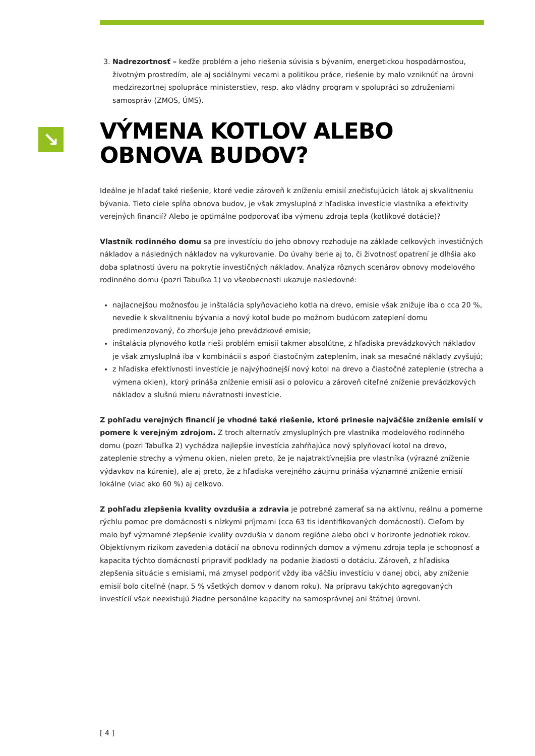↘
3. Nadrezortnosť – keďže problém a jeho riešenia súvisia s bývaním, energetickou hospodárnosťou, životným prostredím, ale aj sociálnymi vecami a politikou práce, riešenie by malo vzniknúť na úrovni medzirezortnej spolupráce ministerstiev, resp. ako vládny program v spolupráci so združeniami samospráv (ZMOS, ÚMS).
VÝMENA KOTLOV ALEBO OBNOVA BUDOV?
Ideálne je hľadať také riešenie, ktoré vedie zároveň k zníženiu emisií znečisťujúcich látok aj skvalitneniu bývania. Tieto ciele spĺňa obnova budov, je však zmysluplná z hľadiska investície vlastníka a efektivity verejných financií? Alebo je optimálne podporovať iba výmenu zdroja tepla (kotlíkové dotácie)?
Vlastník rodinného domu sa pre investíciu do jeho obnovy rozhoduje na základe celkových investičných nákladov a následných nákladov na vykurovanie. Do úvahy berie aj to, či životnosť opatrení je dlhšia ako doba splatnosti úveru na pokrytie investičných nákladov. Analýza rôznych scenárov obnovy modelového rodinného domu (pozri Tabuľka 1) vo všeobecnosti ukazuje nasledovné:
najlacnejšou možnosťou je inštalácia splyňovacieho kotla na drevo, emisie však znižuje iba o cca 20 %, nevedie k skvalitneniu bývania a nový kotol bude po možnom budúcom zateplení domu predimenzovaný, čo zhoršuje jeho prevádzkové emisie;
inštalácia plynového kotla rieši problém emisií takmer absolútne, z hľadiska prevádzkových nákladov je však zmysluplná iba v kombinácii s aspoň čiastočným zateplením, inak sa mesačné náklady zvyšujú;
z hľadiska efektívnosti investície je najvýhodnejší nový kotol na drevo a čiastočné zateplenie (strecha a výmena okien), ktorý prináša zníženie emisií asi o polovicu a zároveň citeľné zníženie prevádzkových nákladov a slušnú mieru návratnosti investície.
Z pohľadu verejných financií je vhodné také riešenie, ktoré prinesie najväčšie zníženie emisií v pomere k verejným zdrojom. Z troch alternatív zmysluplných pre vlastníka modelového rodinného domu (pozri Tabuľka 2) vychádza najlepšie investícia zahŕňajúca nový splyňovací kotol na drevo, zateplenie strechy a výmenu okien, nielen preto, že je najatraktívnejšia pre vlastníka (výrazné zníženie výdavkov na kúrenie), ale aj preto, že z hľadiska verejného záujmu prináša významné zníženie emisií lokálne (viac ako 60 %) aj celkovo.
Z pohľadu zlepšenia kvality ovzdušia a zdravia je potrebné zamerať sa na aktívnu, reálnu a pomerne rýchlu pomoc pre domácnosti s nízkymi príjmami (cca 63 tis identifikovaných domácností). Cieľom by malo byť významné zlepšenie kvality ovzdušia v danom regióne alebo obci v horizonte jednotiek rokov. Objektívnym rizikom zavedenia dotácií na obnovu rodinných domov a výmenu zdroja tepla je schopnosť a kapacita týchto domácností pripraviť podklady na podanie žiadosti o dotáciu. Zároveň, z hľadiska zlepšenia situácie s emisiami, má zmysel podporiť vždy iba väčšiu investíciu v danej obci, aby zníženie emisií bolo citeľné (napr. 5 % všetkých domov v danom roku). Na prípravu takýchto agregovaných investícií však neexistujú žiadne personálne kapacity na samosprávnej ani štátnej úrovni.
[ 4 ]